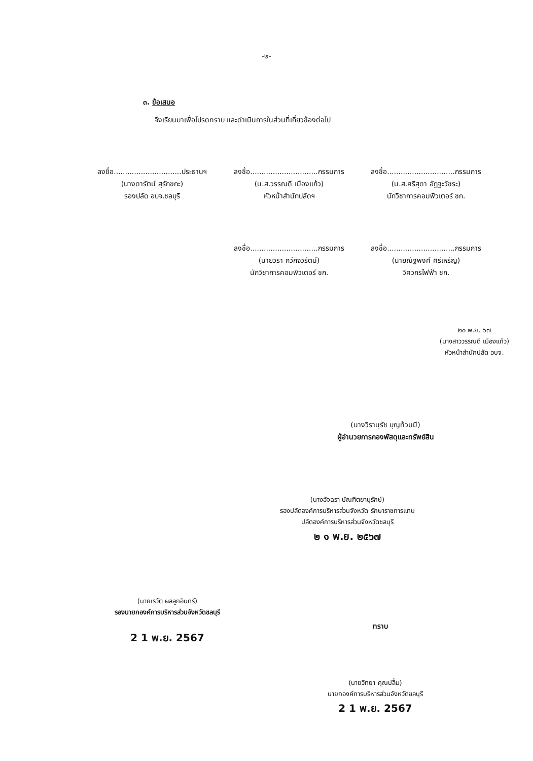-๒-
๓. ข้อเสนอ
จึงเรียนมาเพื่อโปรดทราบ และดำเนินการในส่วนที่เกี่ยวข้องต่อไป
ลงชื่อ..............................ประธานฯ
(นางดารัตน์ สุรักขกะ)
รองปลัด อบจ.ชลบุรี
ลงชื่อ..............................กรรมการ
(น.ส.วรรณดี เมืองแก้ว)
หัวหน้าสำนักปลัดฯ
ลงชื่อ..............................กรรมการ
(น.ส.ศรีสุดา อัฏฐะวัชระ)
นักวิชาการคอมพิวเตอร์ ชก.
ลงชื่อ..............................กรรมการ
(นายวรา กวีกิจวิรัตน์)
นักวิชาการคอมพิวเตอร์ ชก.
ลงชื่อ..............................กรรมการ
(นายณัฐพงศ์ ศรีเหรัญ)
วิศวกรไฟฟ้า ชก.
๒๐ พ.ย. ๖๗
(นางสาววรรณดี เมืองแก้ว)
หัวหน้าสำนักปลัด อบจ.
(นางวิรานุรัช บุญท้วมมี)
ผู้อำนวยการกองพัสดุและทรัพย์สิน
(นางอัจฉรา บัณฑิตยานุรักษ์)
รองปลัดองค์การบริหารส่วนจังหวัด รักษาราชการแทน
ปลัดองค์การบริหารส่วนจังหวัดชลบุรี
๒ ๑ พ.ย. ๒๕๖๗
(นายเรวัต ผลลูกอินทร์)
รองนายกองค์การบริหารส่วนจังหวัดชลบุรี
2 1 พ.ย. 2567
ทราบ
(นายวิทยา คุณปลื้ม)
นายกองค์การบริหารส่วนจังหวัดชลบุรี
2 1 พ.ย. 2567